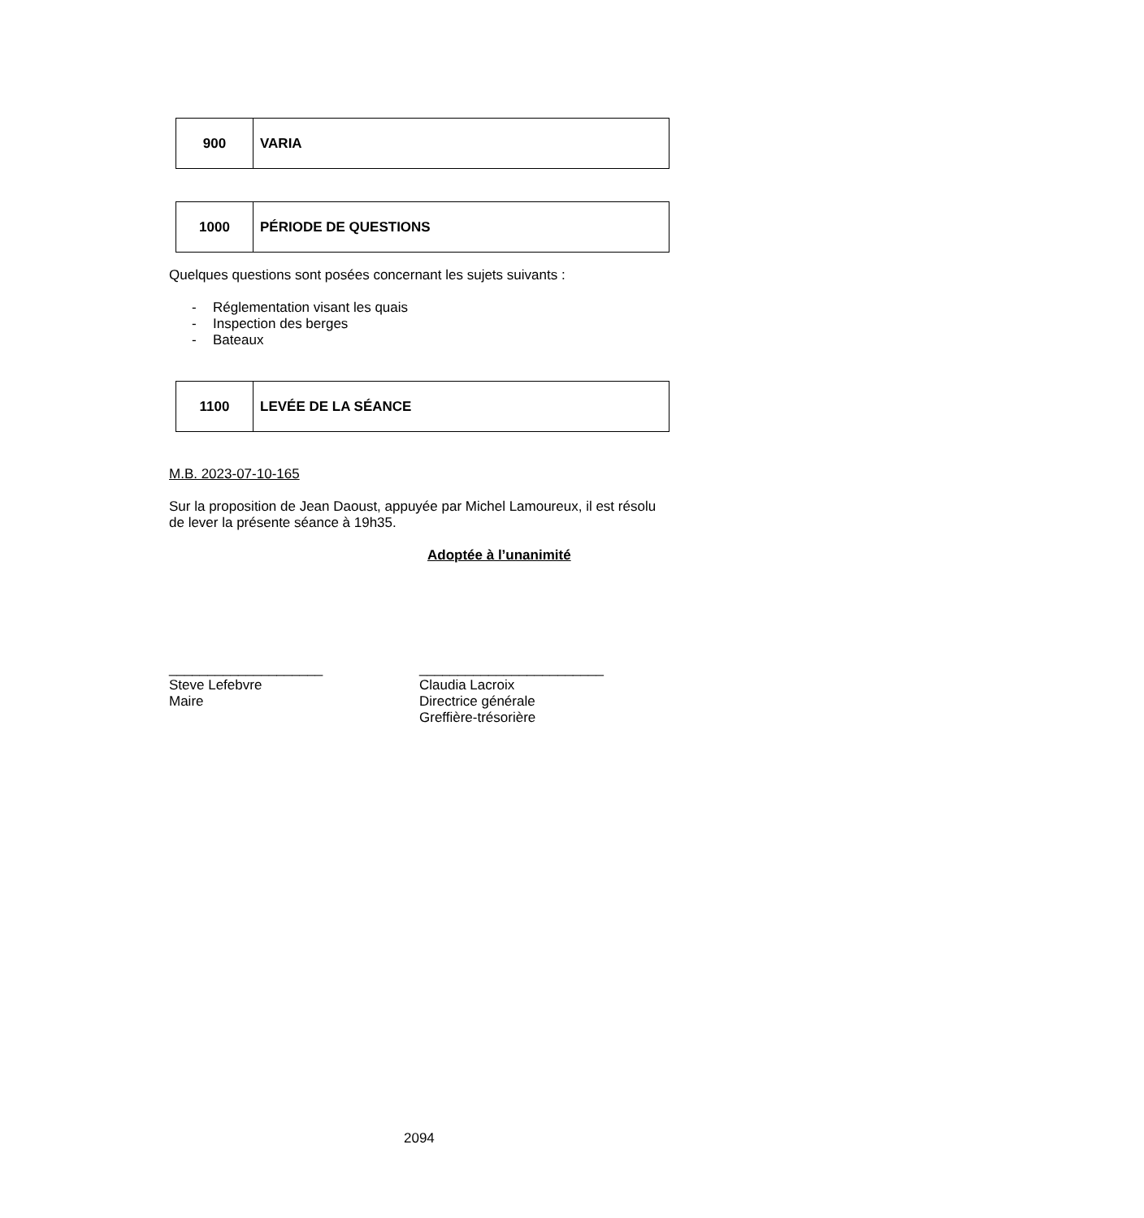| 900 | VARIA |
| 1000 | PÉRIODE DE QUESTIONS |
Quelques questions sont posées concernant les sujets suivants :
- Réglementation visant les quais
- Inspection des berges
- Bateaux
| 1100 | LEVÉE DE LA SÉANCE |
M.B. 2023-07-10-165
Sur la proposition de Jean Daoust, appuyée par Michel Lamoureux, il est résolu de lever la présente séance à 19h35.
Adoptée à l’unanimité
____________________
Steve Lefebvre
Maire
________________________
Claudia Lacroix
Directrice générale
Greffière-trésorière
2094